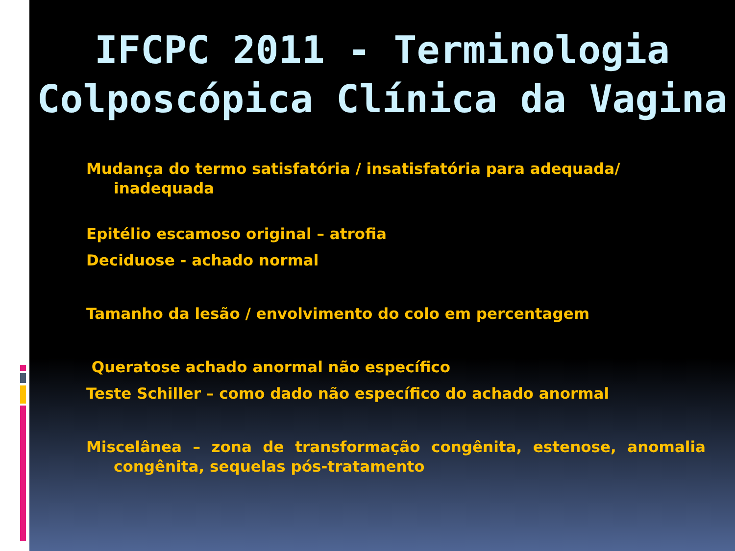IFCPC 2011 - Terminologia Colposcópica Clínica da Vagina
Mudança do termo satisfatória / insatisfatória para adequada/ inadequada
Epitélio escamoso original – atrofia
Deciduose - achado normal
Tamanho da lesão / envolvimento do colo em percentagem
Queratose achado anormal não específico
Teste Schiller – como dado não específico do achado anormal
Miscelânea – zona de transformação congênita, estenose, anomalia congênita, sequelas pós-tratamento